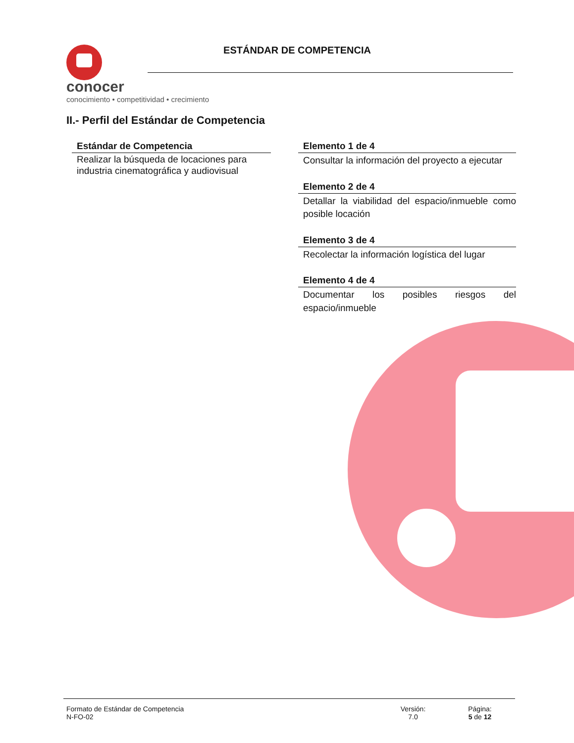conocer
conocimiento • competitividad • crecimiento
ESTÁNDAR DE COMPETENCIA
II.- Perfil del Estándar de Competencia
Estándar de Competencia
Realizar la búsqueda de locaciones para industria cinematográfica y audiovisual
Elemento 1 de 4
Consultar la información del proyecto a ejecutar
Elemento 2 de 4
Detallar la viabilidad del espacio/inmueble como posible locación
Elemento 3 de 4
Recolectar la información logística del lugar
Elemento 4 de 4
Documentar los posibles riesgos del espacio/inmueble
Formato de Estándar de Competencia
N-FO-02
Versión:
7.0
Página:
5 de 12